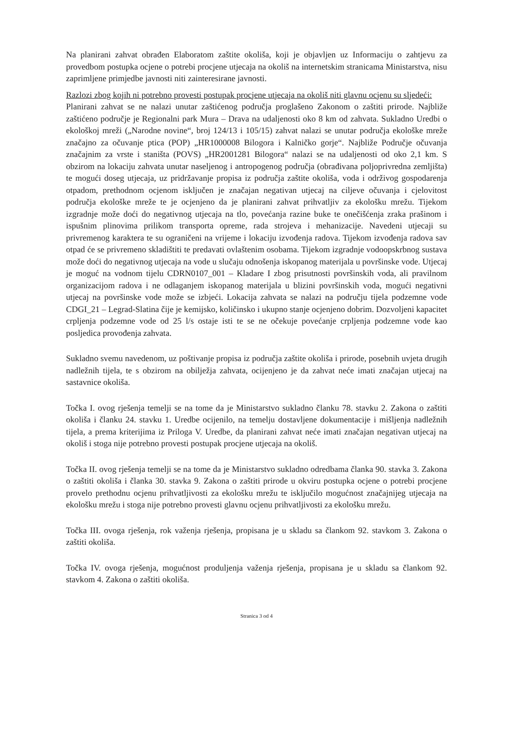Na planirani zahvat obrađen Elaboratom zaštite okoliša, koji je objavljen uz Informaciju o zahtjevu za provedbom postupka ocjene o potrebi procjene utjecaja na okoliš na internetskim stranicama Ministarstva, nisu zaprimljene primjedbe javnosti niti zainteresirane javnosti.
Razlozi zbog kojih ni potrebno provesti postupak procjene utjecaja na okoliš niti glavnu ocjenu su sljedeći:
Planirani zahvat se ne nalazi unutar zaštićenog područja proglašeno Zakonom o zaštiti prirode. Najbliže zaštićeno područje je Regionalni park Mura – Drava na udaljenosti oko 8 km od zahvata. Sukladno Uredbi o ekološkoj mreži („Narodne novine“, broj 124/13 i 105/15) zahvat nalazi se unutar područja ekološke mreže značajno za očuvanje ptica (POP) „HR1000008 Bilogora i Kalničko gorje“. Najbliže Područje očuvanja značajnim za vrste i staništa (POVS) „HR2001281 Bilogora“ nalazi se na udaljenosti od oko 2,1 km. S obzirom na lokaciju zahvata unutar naseljenog i antropogenog područja (obrađivana poljoprivredna zemljišta) te mogući doseg utjecaja, uz pridržavanje propisa iz područja zaštite okoliša, voda i održivog gospodarenja otpadom, prethodnom ocjenom isključen je značajan negativan utjecaj na ciljeve očuvanja i cjelovitost područja ekološke mreže te je ocjenjeno da je planirani zahvat prihvatljiv za ekološku mrežu. Tijekom izgradnje može doći do negativnog utjecaja na tlo, povećanja razine buke te onečišćenja zraka prašinom i ispušnim plinovima prilikom transporta opreme, rada strojeva i mehanizacije. Navedeni utjecaji su privremenog karaktera te su ograničeni na vrijeme i lokaciju izvođenja radova. Tijekom izvođenja radova sav otpad će se privremeno skladištiti te predavati ovlaštenim osobama. Tijekom izgradnje vodoopskrbnog sustava može doći do negativnog utjecaja na vode u slučaju odnošenja iskopanog materijala u površinske vode. Utjecaj je moguć na vodnom tijelu CDRN0107_001 – Kladare I zbog prisutnosti površinskih voda, ali pravilnom organizacijom radova i ne odlaganjem iskopanog materijala u blizini površinskih voda, mogući negativni utjecaj na površinske vode može se izbjeći. Lokacija zahvata se nalazi na području tijela podzemne vode CDGI_21 – Legrad-Slatina čije je kemijsko, količinsko i ukupno stanje ocjenjeno dobrim. Dozvoljeni kapacitet crpljenja podzemne vode od 25 l/s ostaje isti te se ne očekuje povećanje crpljenja podzemne vode kao posljedica provođenja zahvata.
Sukladno svemu navedenom, uz poštivanje propisa iz područja zaštite okoliša i prirode, posebnih uvjeta drugih nadležnih tijela, te s obzirom na obilježja zahvata, ocijenjeno je da zahvat neće imati značajan utjecaj na sastavnice okoliša.
Točka I. ovog rješenja temelji se na tome da je Ministarstvo sukladno članku 78. stavku 2. Zakona o zaštiti okoliša i članku 24. stavku 1. Uredbe ocijenilo, na temelju dostavljene dokumentacije i mišljenja nadležnih tijela, a prema kriterijima iz Priloga V. Uredbe, da planirani zahvat neće imati značajan negativan utjecaj na okoliš i stoga nije potrebno provesti postupak procjene utjecaja na okoliš.
Točka II. ovog rješenja temelji se na tome da je Ministarstvo sukladno odredbama članka 90. stavka 3. Zakona o zaštiti okoliša i članka 30. stavka 9. Zakona o zaštiti prirode u okviru postupka ocjene o potrebi procjene provelo prethodnu ocjenu prihvatljivosti za ekološku mrežu te isključilo mogućnost značajnijeg utjecaja na ekološku mrežu i stoga nije potrebno provesti glavnu ocjenu prihvatljivosti za ekološku mrežu.
Točka III. ovoga rješenja, rok važenja rješenja, propisana je u skladu sa člankom 92. stavkom 3. Zakona o zaštiti okoliša.
Točka IV. ovoga rješenja, mogućnost produljenja važenja rješenja, propisana je u skladu sa člankom 92. stavkom 4. Zakona o zaštiti okoliša.
Stranica 3 od 4